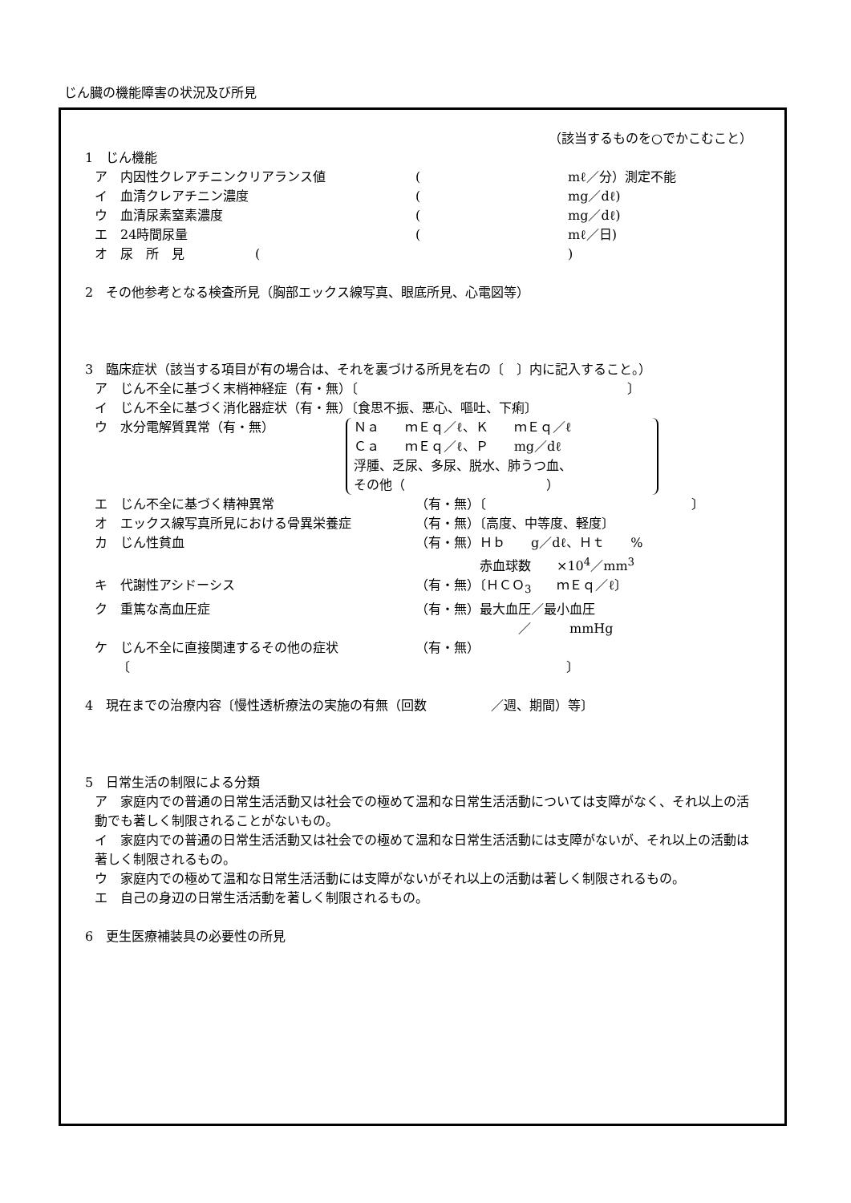じん臓の機能障害の状況及び所見
（該当するものを○でかこむこと）
1　じん機能
ア　内因性クレアチニンクリアランス値 (mℓ／分）測定不能
イ　血清クレアチニン濃度 (mg／dℓ)
ウ　血清尿素窒素濃度 (mg／dℓ)
エ　24時間尿量 (mℓ／日)
オ　尿　所　見 ()
2　その他参考となる検査所見（胸部エックス線写真、眼底所見、心電図等）
3　臨床症状（該当する項目が有の場合は、それを裏づける所見を右の〔　〕内に記入すること。）
ア　じん不全に基づく末梢神経症（有・無）〔　　　　　　　　　　　　　　　　　　　　　〕
イ　じん不全に基づく消化器症状（有・無）〔食思不振、悪心、嘔吐、下痢〕
ウ　水分電解質異常（有・無）
Ｎａ　　ｍＥｑ／ℓ、Ｋ　　ｍＥｑ／ℓ
Ｃａ　　ｍＥｑ／ℓ、Ｐ　　mg／dℓ
浮腫、乏尿、多尿、脱水、肺うつ血、
その他（　　　　　　　　　　　）
エ　じん不全に基づく精神異常 （有・無）〔　　　　　　　　　　　　　　　　〕
オ　エックス線写真所見における骨異栄養症 （有・無）〔高度、中等度、軽度〕
カ　じん性貧血 （有・無）Ｈｂ　　g／dℓ、Ｈｔ　　%
　　　　　赤血球数　　×10<sup>4</sup>／mm<sup>3</sup>
キ　代謝性アシドーシス （有・無）〔ＨＣＯ<sub>3</sub>　　ｍＥｑ／ℓ〕
ク　重篤な高血圧症 （有・無）最大血圧／最小血圧
　　　　　　　　／　　　mmHg
ケ　じん不全に直接関連するその他の症状 （有・無）
　〔　　　　　　　　　　　　　　　　　　　　　　　　　　　　　　　　　　〕
4　現在までの治療内容〔慢性透析療法の実施の有無（回数　　　　　／週、期間）等〕
5　日常生活の制限による分類
ア　家庭内での普通の日常生活活動又は社会での極めて温和な日常生活活動については支障がなく、それ以上の活動でも著しく制限されることがないもの。
イ　家庭内での普通の日常生活活動又は社会での極めて温和な日常生活活動には支障がないが、それ以上の活動は著しく制限されるもの。
ウ　家庭内での極めて温和な日常生活活動には支障がないがそれ以上の活動は著しく制限されるもの。
エ　自己の身辺の日常生活活動を著しく制限されるもの。
6　更生医療補装具の必要性の所見